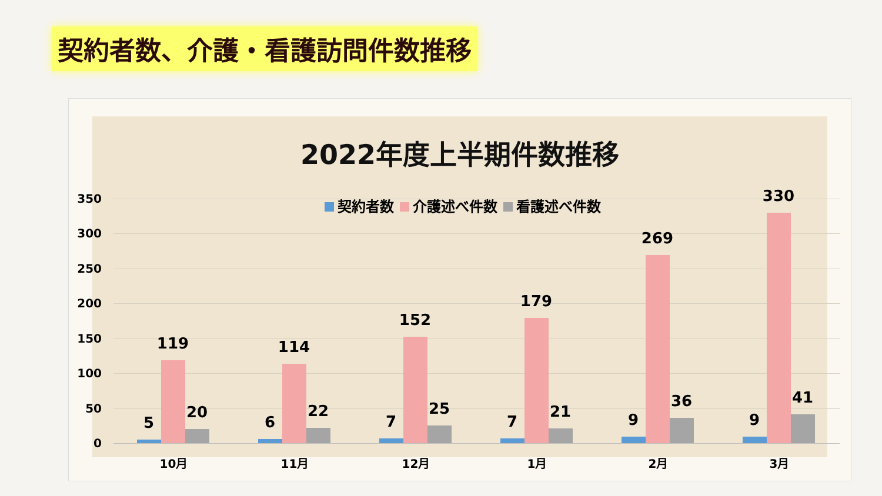契約者数、介護・看護訪問件数推移
2022年度上半期件数推移
契約者数 介護述べ件数 看護述べ件数
350
300
250
200
150
100
50
0
5
119
20
10月
6
114
22
11月
7
152
25
12月
7
179
21
1月
9
269
36
2月
9
330
41
3月